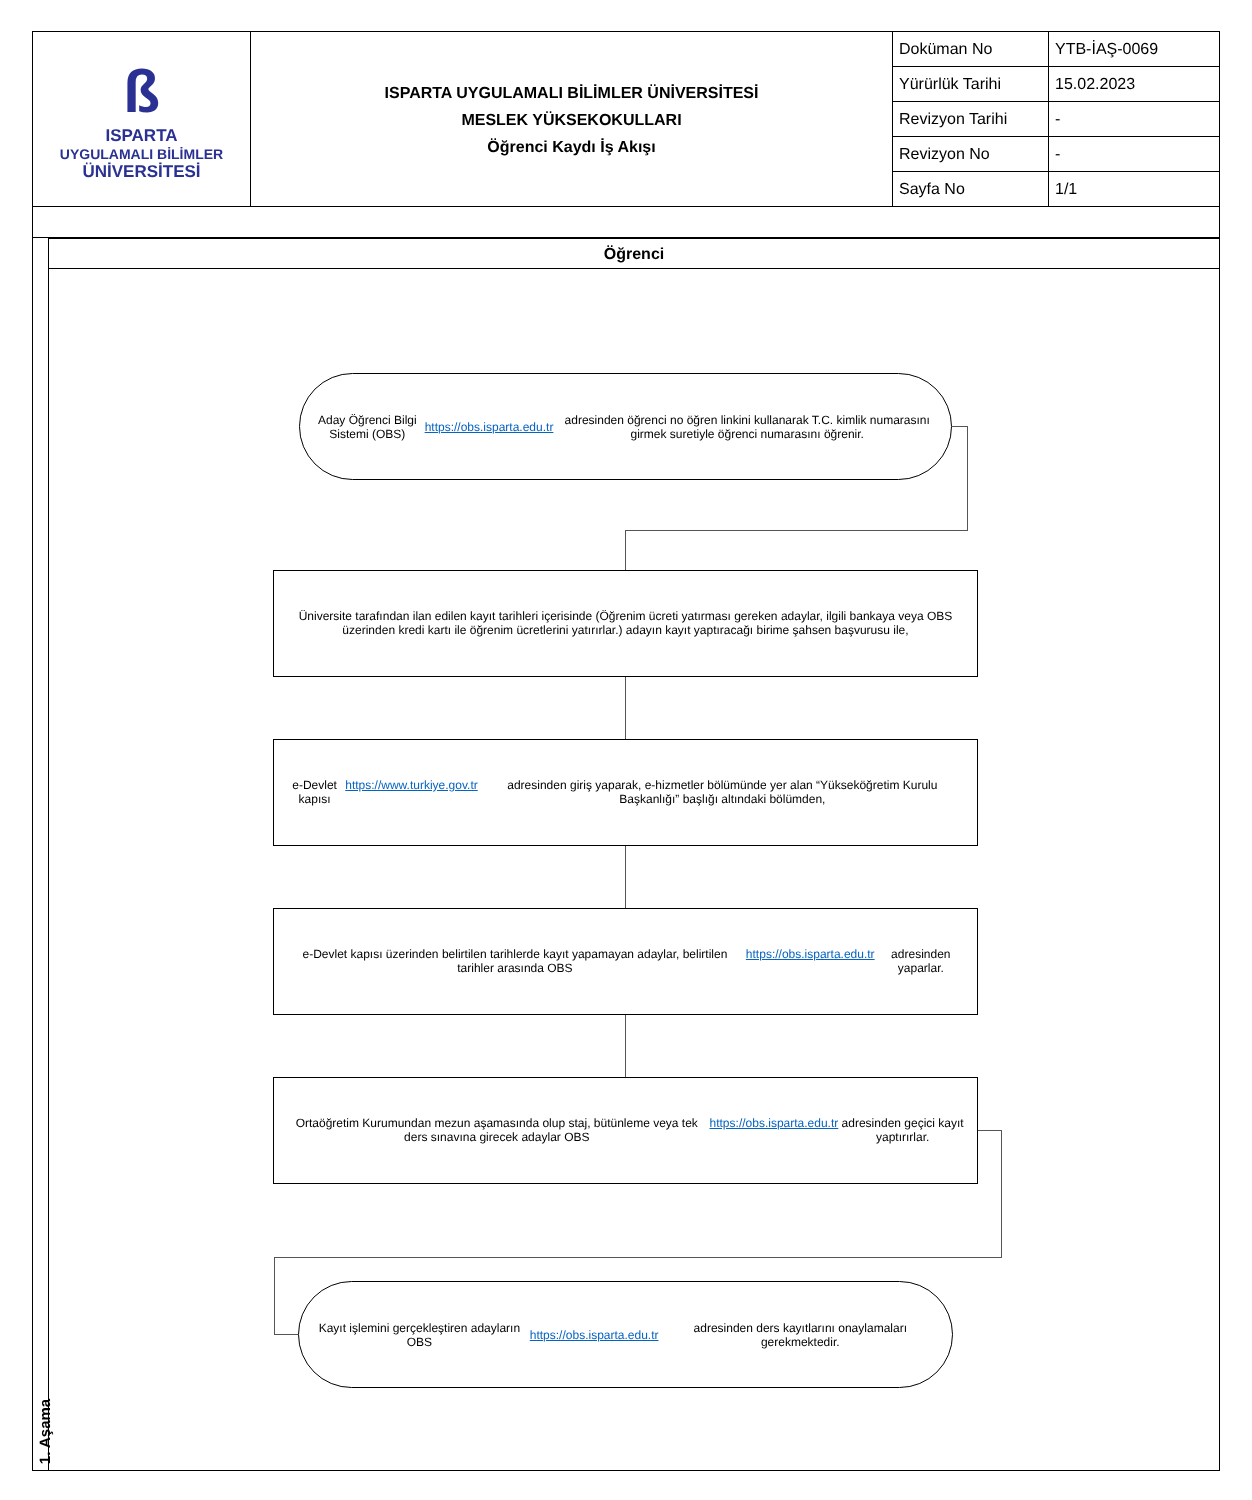| ß ISPARTA UYGULAMALI BİLİMLER ÜNİVERSİTESİ | ISPARTA UYGULAMALI BİLİMLER ÜNİVERSİTESİ MESLEK YÜKSEKOKULLARI Öğrenci Kaydı İş Akışı | Doküman No | YTB-İAŞ-0069 |
| | | Yürürlük Tarihi | 15.02.2023 |
| | | Revizyon Tarihi | - |
| | | Revizyon No | - |
| | | Sayfa No | 1/1 |
1. Aşama
Öğrenci
Aday Öğrenci Bilgi Sistemi (OBS) https://obs.isparta.edu.tr adresinden öğrenci no öğren linkini kullanarak T.C. kimlik numarasını girmek suretiyle öğrenci numarasını öğrenir.
Üniversite tarafından ilan edilen kayıt tarihleri içerisinde (Öğrenim ücreti yatırması gereken adaylar, ilgili bankaya veya OBS üzerinden kredi kartı ile öğrenim ücretlerini yatırırlar.) adayın kayıt yaptıracağı birime şahsen başvurusu ile,
e-Devlet kapısı https://www.turkiye.gov.tr adresinden giriş yaparak, e-hizmetler bölümünde yer alan “Yükseköğretim Kurulu Başkanlığı” başlığı altındaki bölümden,
e-Devlet kapısı üzerinden belirtilen tarihlerde kayıt yapamayan adaylar, belirtilen tarihler arasında OBS https://obs.isparta.edu.tr adresinden yaparlar.
Ortaöğretim Kurumundan mezun aşamasında olup staj, bütünleme veya tek ders sınavına girecek adaylar OBS https://obs.isparta.edu.tr adresinden geçici kayıt yaptırırlar.
Kayıt işlemini gerçekleştiren adayların OBS https://obs.isparta.edu.tr adresinden ders kayıtlarını onaylamaları gerekmektedir.